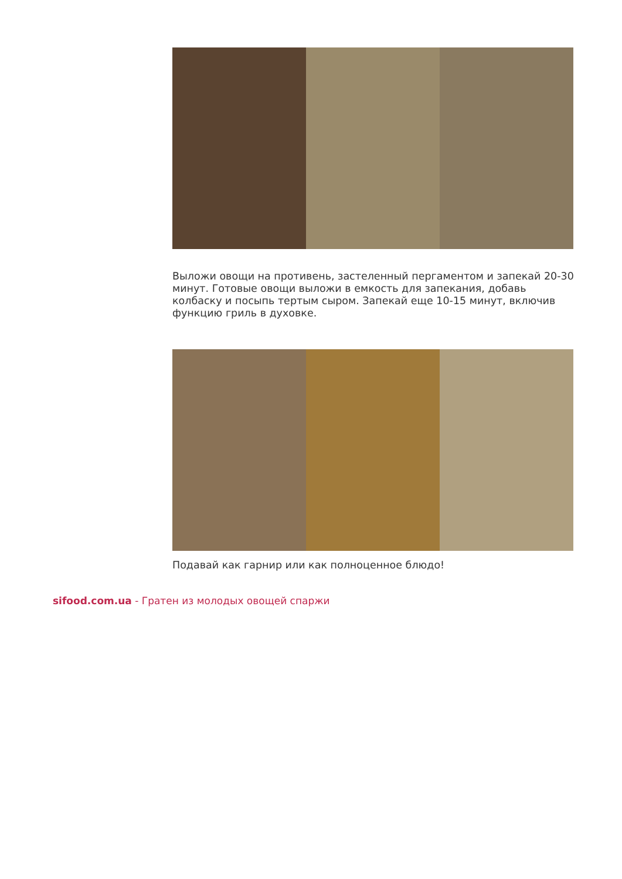Выложи овощи на противень, застеленный пергаментом и запекай 20-30 минут. Готовые овощи выложи в емкость для запекания, добавь колбаску и посыпь тертым сыром. Запекай еще 10-15 минут, включив функцию гриль в духовке.
Подавай как гарнир или как полноценное блюдо!
sifood.com.ua - Гратен из молодых овощей спаржи